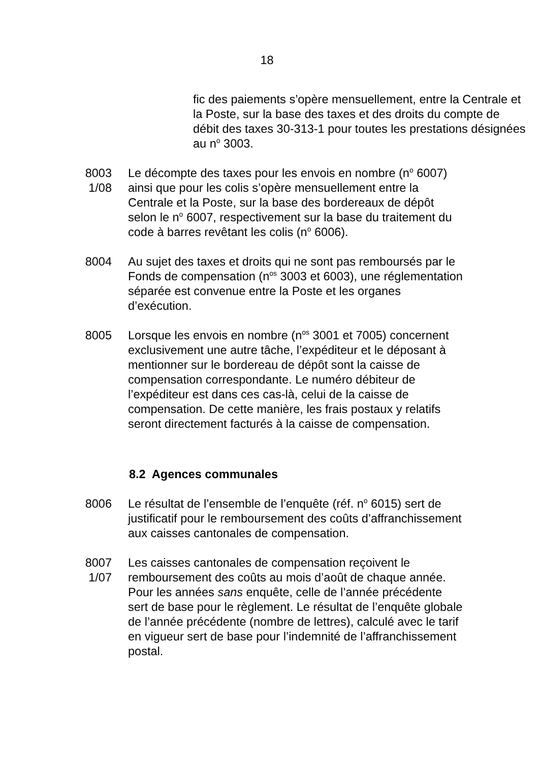18
fic des paiements s’opère mensuellement, entre la Centrale et la Poste, sur la base des taxes et des droits du compte de débit des taxes 30-313-1 pour toutes les prestations désignées au n<sup>o</sup> 3003.
8003
1/08
Le décompte des taxes pour les envois en nombre (n<sup>o</sup> 6007) ainsi que pour les colis s’opère mensuellement entre la Centrale et la Poste, sur la base des bordereaux de dépôt selon le n<sup>o</sup> 6007, respectivement sur la base du traitement du code à barres revêtant les colis (n<sup>o</sup> 6006).
8004 Au sujet des taxes et droits qui ne sont pas remboursés par le Fonds de compensation (n<sup>os</sup> 3003 et 6003), une réglementation séparée est convenue entre la Poste et les organes d’exécution.
8005 Lorsque les envois en nombre (n<sup>os</sup> 3001 et 7005) concernent exclusivement une autre tâche, l’expéditeur et le déposant à mentionner sur le bordereau de dépôt sont la caisse de compensation correspondante. Le numéro débiteur de l’expéditeur est dans ces cas-là, celui de la caisse de compensation. De cette manière, les frais postaux y relatifs seront directement facturés à la caisse de compensation.
8.2 Agences communales
8006 Le résultat de l’ensemble de l’enquête (réf. n<sup>o</sup> 6015) sert de justificatif pour le remboursement des coûts d’affranchissement aux caisses cantonales de compensation.
8007
1/07
Les caisses cantonales de compensation reçoivent le remboursement des coûts au mois d’août de chaque année. Pour les années sans enquête, celle de l’année précédente sert de base pour le règlement. Le résultat de l’enquête globale de l’année précédente (nombre de lettres), calculé avec le tarif en vigueur sert de base pour l’indemnité de l’affranchissement postal.